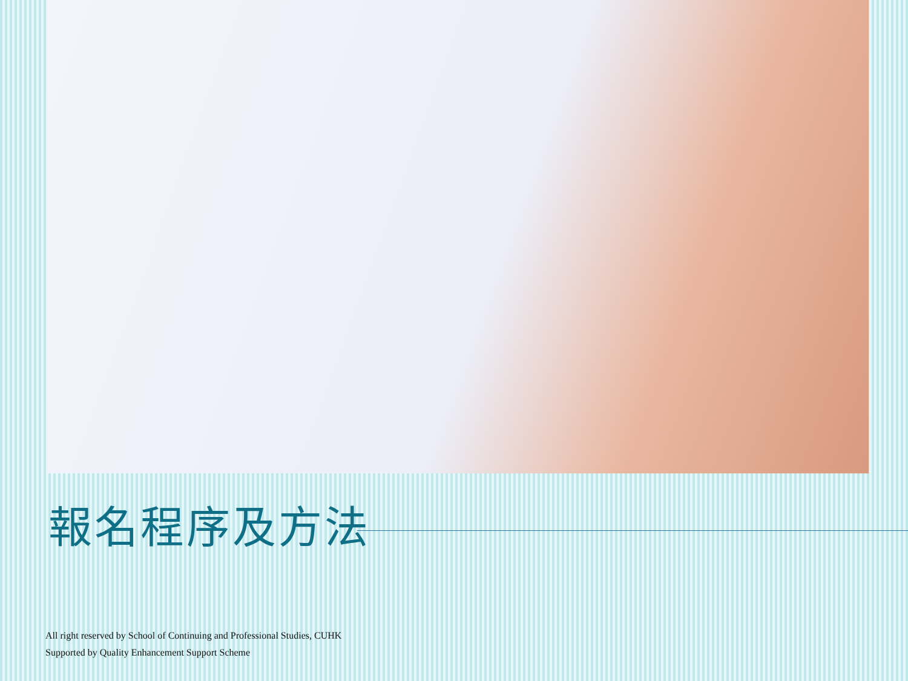報名程序及方法
All right reserved by School of Continuing and Professional Studies, CUHK
Supported by Quality Enhancement Support Scheme